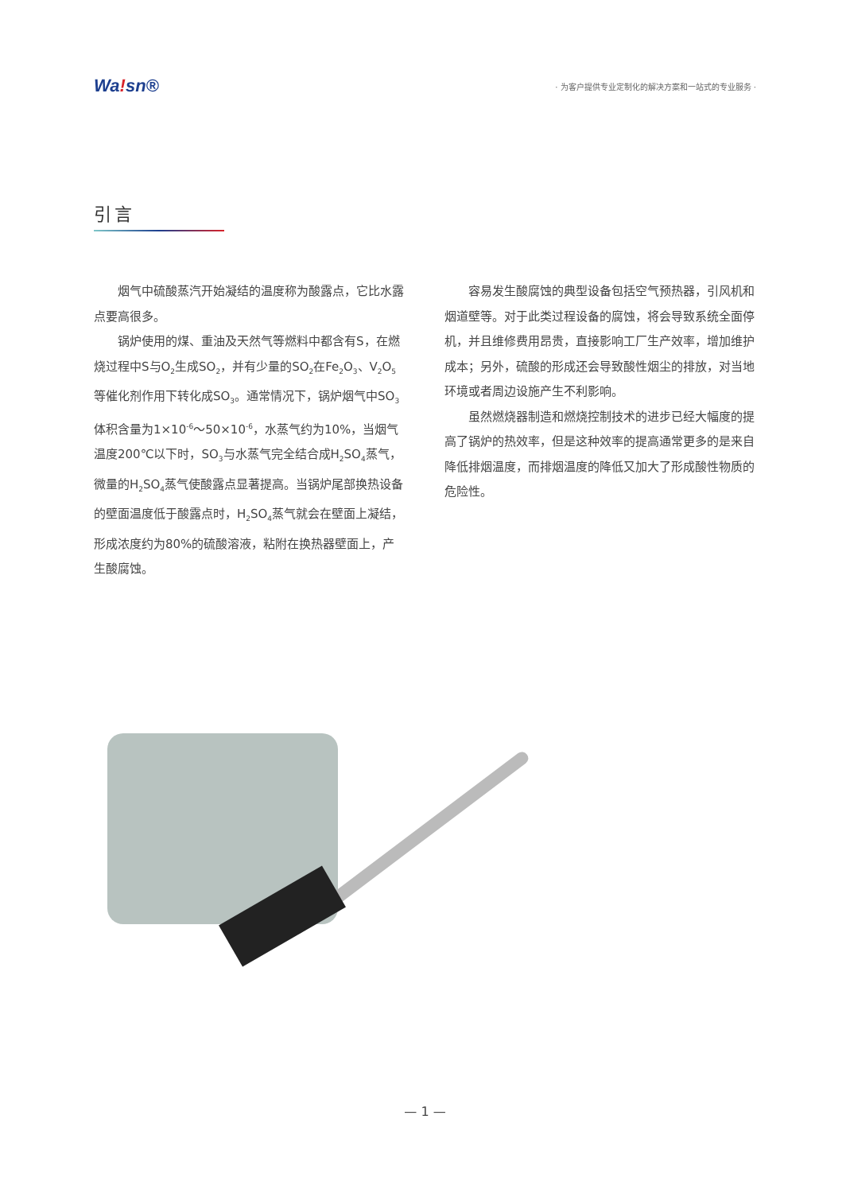Wa!sn®
· 为客户提供专业定制化的解决方案和一站式的专业服务 ·
引言
烟气中硫酸蒸汽开始凝结的温度称为酸露点，它比水露点要高很多。
锅炉使用的煤、重油及天然气等燃料中都含有S，在燃烧过程中S与O<sub>2</sub>生成SO<sub>2</sub>，并有少量的SO<sub>2</sub>在Fe<sub>2</sub>O<sub>3</sub>、V<sub>2</sub>O<sub>5</sub>等催化剂作用下转化成SO<sub>3</sub>。通常情况下，锅炉烟气中SO<sub>3</sub>体积含量为1×10<sup>-6</sup>～50×10<sup>-6</sup>，水蒸气约为10%，当烟气温度200℃以下时，SO<sub>3</sub>与水蒸气完全结合成H<sub>2</sub>SO<sub>4</sub>蒸气，微量的H<sub>2</sub>SO<sub>4</sub>蒸气使酸露点显著提高。当锅炉尾部换热设备的壁面温度低于酸露点时，H<sub>2</sub>SO<sub>4</sub>蒸气就会在壁面上凝结，形成浓度约为80%的硫酸溶液，粘附在换热器壁面上，产生酸腐蚀。
容易发生酸腐蚀的典型设备包括空气预热器，引风机和烟道壁等。对于此类过程设备的腐蚀，将会导致系统全面停机，并且维修费用昂贵，直接影响工厂生产效率，增加维护成本；另外，硫酸的形成还会导致酸性烟尘的排放，对当地环境或者周边设施产生不利影响。
虽然燃烧器制造和燃烧控制技术的进步已经大幅度的提高了锅炉的热效率，但是这种效率的提高通常更多的是来自降低排烟温度，而排烟温度的降低又加大了形成酸性物质的危险性。
— 1 —